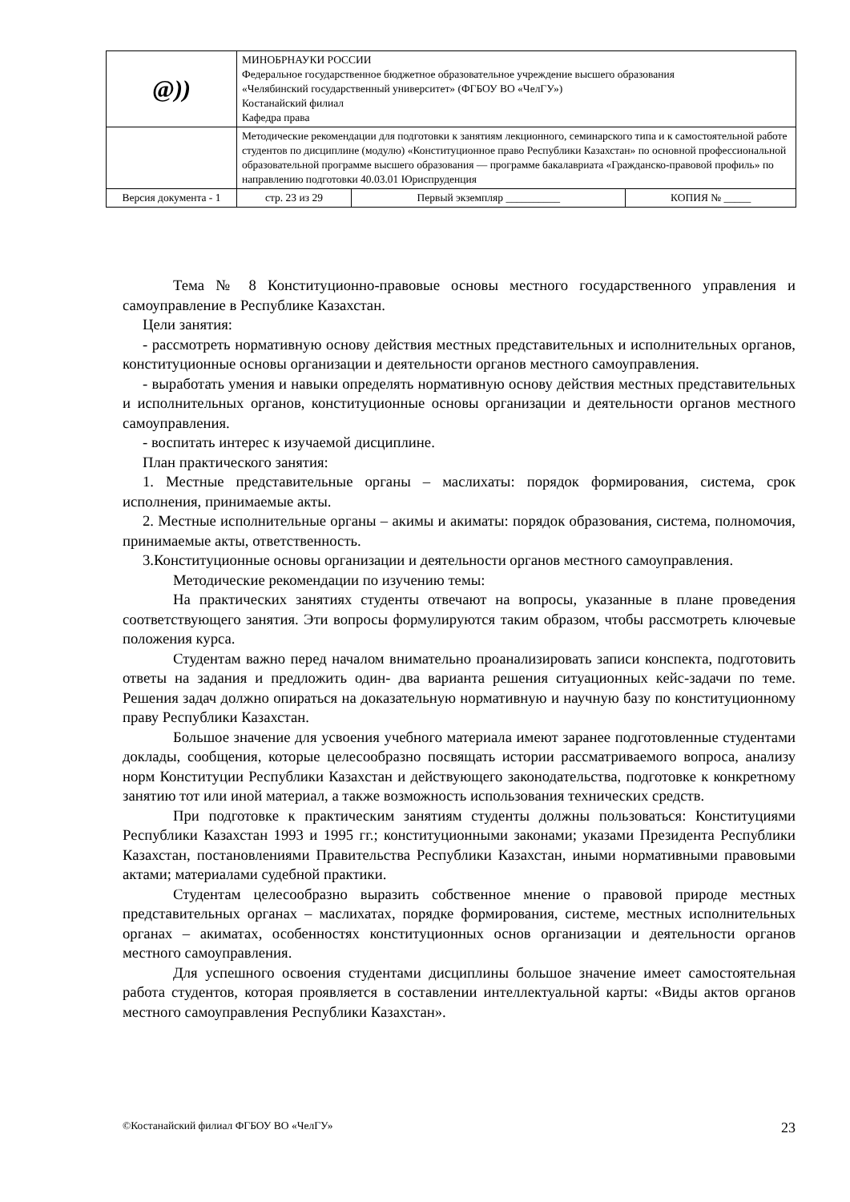| @ )) | МИНОБРНАУКИ РОССИИ Федеральное государственное бюджетное образовательное учреждение высшего образования «Челябинский государственный университет» (ФГБОУ ВО «ЧелГУ») Костанайский филиал Кафедра права | | |
| | Методические рекомендации для подготовки к занятиям лекционного, семинарского типа и к самостоятельной работе студентов по дисциплине (модулю) «Конституционное право Республики Казахстан» по основной профессиональной образовательной программе высшего образования — программе бакалавриата «Гражданско-правовой профиль» по направлению подготовки 40.03.01 Юриспруденция | | |
| Версия документа - 1 | стр. 23 из 29 | Первый экземпляр __________ | КОПИЯ № _____ |
Тема № 8 Конституционно-правовые основы местного государственного управления и самоуправление в Республике Казахстан.
Цели занятия:
- рассмотреть нормативную основу действия местных представительных и исполнительных органов, конституционные основы организации и деятельности органов местного самоуправления.
- выработать умения и навыки определять нормативную основу действия местных представительных и исполнительных органов, конституционные основы организации и деятельности органов местного самоуправления.
- воспитать интерес к изучаемой дисциплине.
План практического занятия:
1. Местные представительные органы – маслихаты: порядок формирования, система, срок исполнения, принимаемые акты.
2. Местные исполнительные органы – акимы и акиматы: порядок образования, система, полномочия, принимаемые акты, ответственность.
3.Конституционные основы организации и деятельности органов местного самоуправления.
Методические рекомендации по изучению темы:
На практических занятиях студенты отвечают на вопросы, указанные в плане проведения соответствующего занятия. Эти вопросы формулируются таким образом, чтобы рассмотреть ключевые положения курса.
Студентам важно перед началом внимательно проанализировать записи конспекта, подготовить ответы на задания и предложить один- два варианта решения ситуационных кейс-задачи по теме. Решения задач должно опираться на доказательную нормативную и научную базу по конституционному праву Республики Казахстан.
Большое значение для усвоения учебного материала имеют заранее подготовленные студентами доклады, сообщения, которые целесообразно посвящать истории рассматриваемого вопроса, анализу норм Конституции Республики Казахстан и действующего законодательства, подготовке к конкретному занятию тот или иной материал, а также возможность использования технических средств.
При подготовке к практическим занятиям студенты должны пользоваться: Конституциями Республики Казахстан 1993 и 1995 гг.; конституционными законами; указами Президента Республики Казахстан, постановлениями Правительства Республики Казахстан, иными нормативными правовыми актами; материалами судебной практики.
Студентам целесообразно выразить собственное мнение о правовой природе местных представительных органах – маслихатах, порядке формирования, системе, местных исполнительных органах – акиматах, особенностях конституционных основ организации и деятельности органов местного самоуправления.
Для успешного освоения студентами дисциплины большое значение имеет самостоятельная работа студентов, которая проявляется в составлении интеллектуальной карты: «Виды актов органов местного самоуправления Республики Казахстан».
©Костанайский филиал ФГБОУ ВО «ЧелГУ» 23